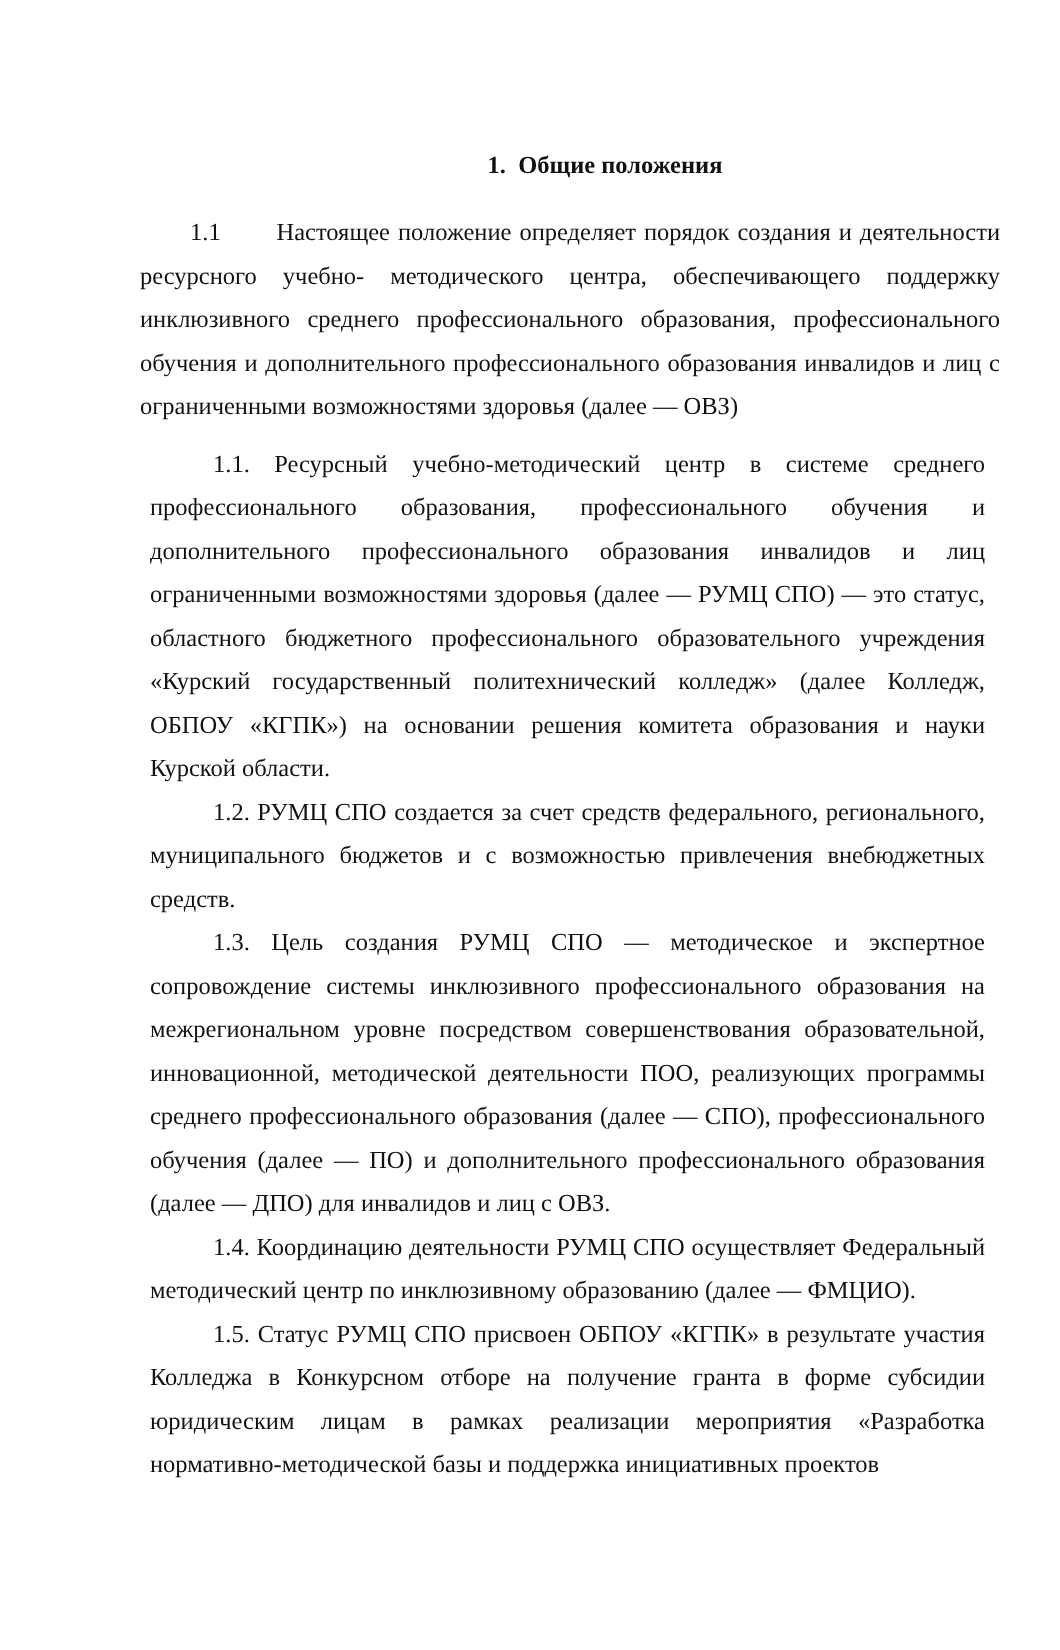1. Общие положения
1.1 Настоящее положение определяет порядок создания и деятельности ресурсного учебно- методического центра, обеспечивающего поддержку инклюзивного среднего профессионального образования, профессионального обучения и дополнительного профессионального образования инвалидов и лиц с ограниченными возможностями здоровья (далее — ОВЗ)
1.1. Ресурсный учебно-методический центр в системе среднего профессионального образования, профессионального обучения и дополнительного профессионального образования инвалидов и лиц ограниченными возможностями здоровья (далее — РУМЦ СПО) — это статус, областного бюджетного профессионального образовательного учреждения «Курский государственный политехнический колледж» (далее Колледж, ОБПОУ «КГПК») на основании решения комитета образования и науки Курской области.
1.2. РУМЦ СПО создается за счет средств федерального, регионального, муниципального бюджетов и с возможностью привлечения внебюджетных средств.
1.3. Цель создания РУМЦ СПО — методическое и экспертное сопровождение системы инклюзивного профессионального образования на межрегиональном уровне посредством совершенствования образовательной, инновационной, методической деятельности ПОО, реализующих программы среднего профессионального образования (далее — СПО), профессионального обучения (далее — ПО) и дополнительного профессионального образования (далее — ДПО) для инвалидов и лиц с ОВЗ.
1.4. Координацию деятельности РУМЦ СПО осуществляет Федеральный методический центр по инклюзивному образованию (далее — ФМЦИО).
1.5. Статус РУМЦ СПО присвоен ОБПОУ «КГПК» в результате участия Колледжа в Конкурсном отборе на получение гранта в форме субсидии юридическим лицам в рамках реализации мероприятия «Разработка нормативно-методической базы и поддержка инициативных проектов